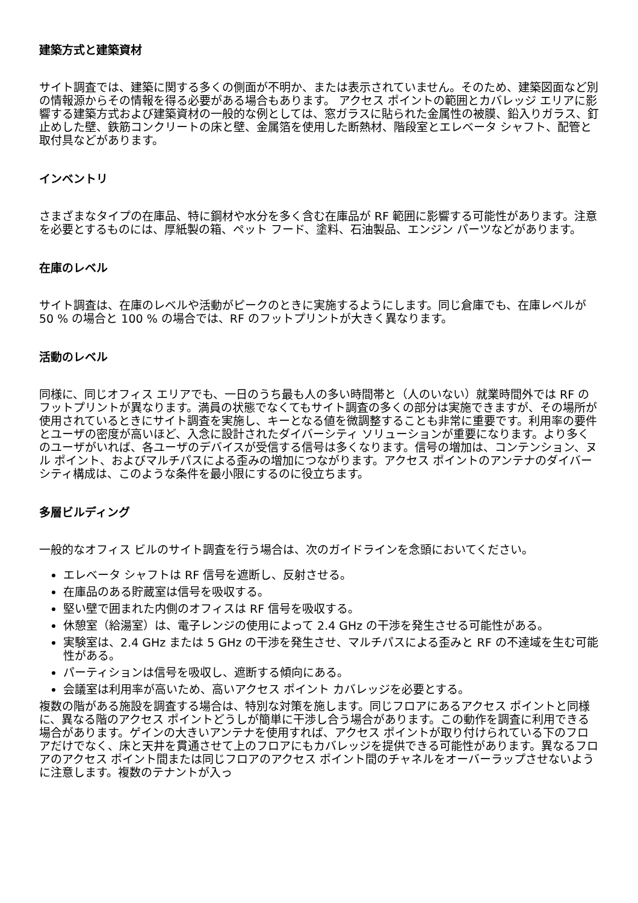建築方式と建築資材
サイト調査では、建築に関する多くの側面が不明か、または表示されていません。そのため、建築図面など別の情報源からその情報を得る必要がある場合もあります。 アクセス ポイントの範囲とカバレッジ エリアに影響する建築方式および建築資材の一般的な例としては、窓ガラスに貼られた金属性の被膜、鉛入りガラス、釘止めした壁、鉄筋コンクリートの床と壁、金属箔を使用した断熱材、階段室とエレベータ シャフト、配管と取付具などがあります。
インベントリ
さまざまなタイプの在庫品、特に鋼材や水分を多く含む在庫品が RF 範囲に影響する可能性があります。注意を必要とするものには、厚紙製の箱、ペット フード、塗料、石油製品、エンジン パーツなどがあります。
在庫のレベル
サイト調査は、在庫のレベルや活動がピークのときに実施するようにします。同じ倉庫でも、在庫レベルが 50 % の場合と 100 % の場合では、RF のフットプリントが大きく異なります。
活動のレベル
同様に、同じオフィス エリアでも、一日のうち最も人の多い時間帯と（人のいない）就業時間外では RF のフットプリントが異なります。満員の状態でなくてもサイト調査の多くの部分は実施できますが、その場所が使用されているときにサイト調査を実施し、キーとなる値を微調整することも非常に重要です。利用率の要件とユーザの密度が高いほど、入念に設計されたダイバーシティ ソリューションが重要になります。より多くのユーザがいれば、各ユーザのデバイスが受信する信号は多くなります。信号の増加は、コンテンション、ヌル ポイント、およびマルチパスによる歪みの増加につながります。アクセス ポイントのアンテナのダイバーシティ構成は、このような条件を最小限にするのに役立ちます。
多層ビルディング
一般的なオフィス ビルのサイト調査を行う場合は、次のガイドラインを念頭においてください。
エレベータ シャフトは RF 信号を遮断し、反射させる。
在庫品のある貯蔵室は信号を吸収する。
堅い壁で囲まれた内側のオフィスは RF 信号を吸収する。
休憩室（給湯室）は、電子レンジの使用によって 2.4 GHz の干渉を発生させる可能性がある。
実験室は、2.4 GHz または 5 GHz の干渉を発生させ、マルチパスによる歪みと RF の不達域を生む可能性がある。
パーティションは信号を吸収し、遮断する傾向にある。
会議室は利用率が高いため、高いアクセス ポイント カバレッジを必要とする。
複数の階がある施設を調査する場合は、特別な対策を施します。同じフロアにあるアクセス ポイントと同様に、異なる階のアクセス ポイントどうしが簡単に干渉し合う場合があります。この動作を調査に利用できる場合があります。ゲインの大きいアンテナを使用すれば、アクセス ポイントが取り付けられている下のフロアだけでなく、床と天井を貫通させて上のフロアにもカバレッジを提供できる可能性があります。異なるフロアのアクセス ポイント間または同じフロアのアクセス ポイント間のチャネルをオーバーラップさせないように注意します。複数のテナントが入っ